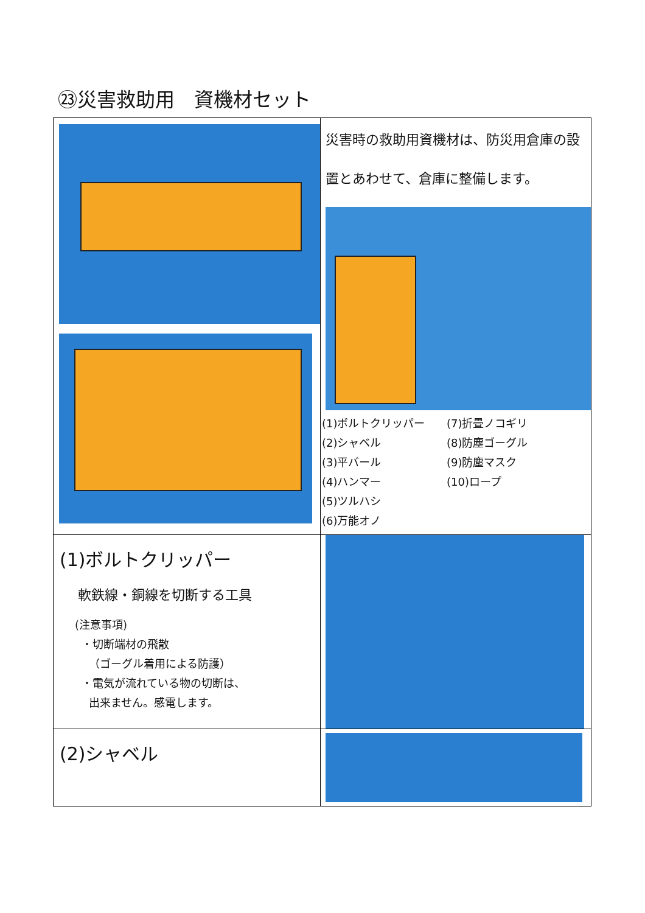㉓災害救助用　資機材セット
| | 災害時の救助用資機材は、防災用倉庫の設置とあわせて、倉庫に整備します。 (1)ボルトクリッパー (2)シャベル (3)平バール (4)ハンマー (5)ツルハシ (6)万能オノ (7)折畳ノコギリ (8)防塵ゴーグル (9)防塵マスク (10)ロープ |
| (1)ボルトクリッパー 軟鉄線・銅線を切断する工具 (注意事項) ・切断端材の飛散 （ゴーグル着用による防護） ・電気が流れている物の切断は、 出来ません。感電します。 | |
| (2)シャベル | |